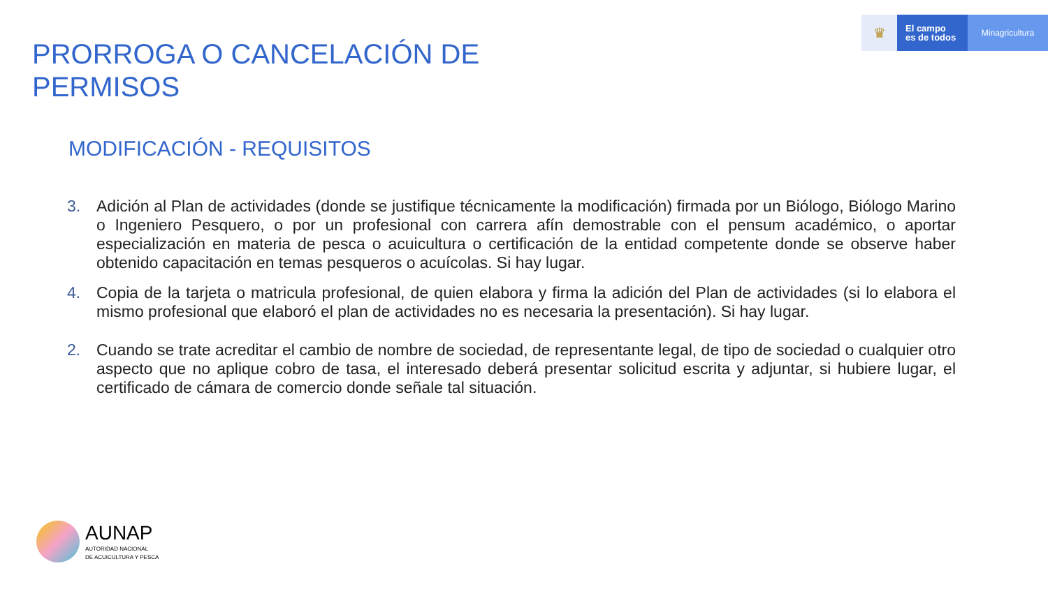♛
El campo
es de todos
Minagricultura
PRORROGA O CANCELACIÓN DE
PERMISOS
MODIFICACIÓN - REQUISITOS
3. Adición al Plan de actividades (donde se justifique técnicamente la modificación) firmada por un Biólogo, Biólogo Marino o Ingeniero Pesquero, o por un profesional con carrera afín demostrable con el pensum académico, o aportar especialización en materia de pesca o acuicultura o certificación de la entidad competente donde se observe haber obtenido capacitación en temas pesqueros o acuícolas. Si hay lugar.
4. Copia de la tarjeta o matricula profesional, de quien elabora y firma la adición del Plan de actividades (si lo elabora el mismo profesional que elaboró el plan de actividades no es necesaria la presentación). Si hay lugar.
2. Cuando se trate acreditar el cambio de nombre de sociedad, de representante legal, de tipo de sociedad o cualquier otro aspecto que no aplique cobro de tasa, el interesado deberá presentar solicitud escrita y adjuntar, si hubiere lugar, el certificado de cámara de comercio donde señale tal situación.
AUNAP
AUTORIDAD NACIONAL
DE ACUICULTURA Y PESCA